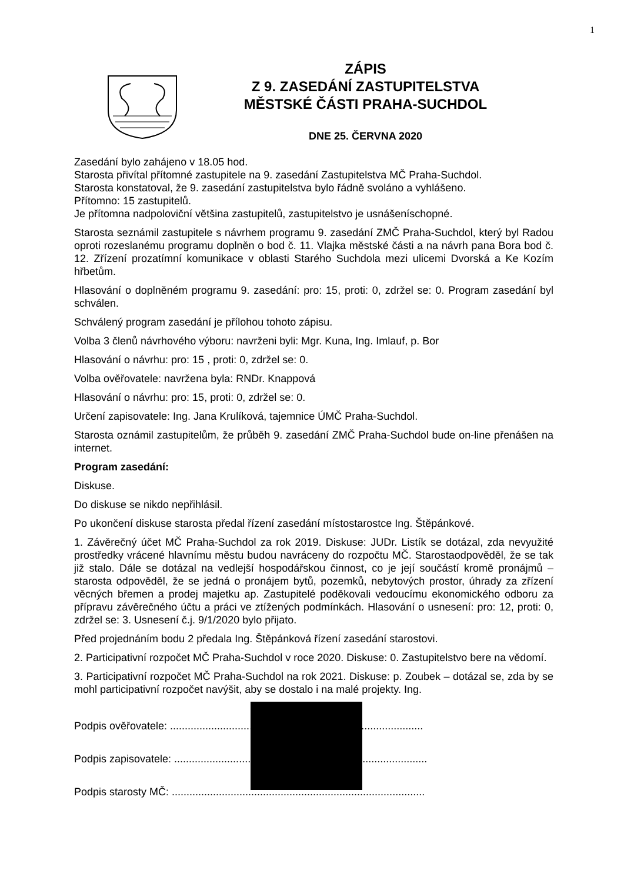1
ZÁPIS
Z 9. ZASEDÁNÍ ZASTUPITELSTVA
MĚSTSKÉ ČÁSTI PRAHA-SUCHDOL
DNE 25. ČERVNA 2020
Zasedání bylo zahájeno v 18.05 hod.
Starosta přivítal přítomné zastupitele na 9. zasedání Zastupitelstva MČ Praha-Suchdol.
Starosta konstatoval, že 9. zasedání zastupitelstva bylo řádně svoláno a vyhlášeno.
Přítomno: 15 zastupitelů.
Je přítomna nadpoloviční většina zastupitelů, zastupitelstvo je usnášeníschopné.
Starosta seznámil zastupitele s návrhem programu 9. zasedání ZMČ Praha-Suchdol, který byl Radou oproti rozeslanému programu doplněn o bod č. 11. Vlajka městské části a na návrh pana Bora bod č. 12. Zřízení prozatímní komunikace v oblasti Starého Suchdola mezi ulicemi Dvorská a Ke Kozím hřbetům.
Hlasování o doplněném programu 9. zasedání: pro: 15, proti: 0, zdržel se: 0. Program zasedání byl schválen.
Schválený program zasedání je přílohou tohoto zápisu.
Volba 3 členů návrhového výboru: navrženi byli: Mgr. Kuna, Ing. Imlauf, p. Bor
Hlasování o návrhu: pro: 15 , proti: 0, zdržel se: 0.
Volba ověřovatele: navržena byla: RNDr. Knappová
Hlasování o návrhu: pro: 15, proti: 0, zdržel se: 0.
Určení zapisovatele: Ing. Jana Krulíková, tajemnice ÚMČ Praha-Suchdol.
Starosta oznámil zastupitelům, že průběh 9. zasedání ZMČ Praha-Suchdol bude on-line přenášen na internet.
Program zasedání:
Diskuse.
Do diskuse se nikdo nepřihlásil.
Po ukončení diskuse starosta předal řízení zasedání místostarostce Ing. Štěpánkové.
1. Závěrečný účet MČ Praha-Suchdol za rok 2019. Diskuse: JUDr. Listík se dotázal, zda nevyužité prostředky vrácené hlavnímu městu budou navráceny do rozpočtu MČ. Starostaodpověděl, že se tak již stalo. Dále se dotázal na vedlejší hospodářskou činnost, co je její součástí kromě pronájmů – starosta odpověděl, že se jedná o pronájem bytů, pozemků, nebytových prostor, úhrady za zřízení věcných břemen a prodej majetku ap. Zastupitelé poděkovali vedoucímu ekonomického odboru za přípravu závěrečného účtu a práci ve ztížených podmínkách. Hlasování o usnesení: pro: 12, proti: 0, zdržel se: 3. Usnesení č.j. 9/1/2020 bylo přijato.
Před projednáním bodu 2 předala Ing. Štěpánková řízení zasedání starostovi.
2. Participativní rozpočet MČ Praha-Suchdol v roce 2020. Diskuse: 0. Zastupitelstvo bere na vědomí.
3. Participativní rozpočet MČ Praha-Suchdol na rok 2021. Diskuse: p. Zoubek – dotázal se, zda by se mohl participativní rozpočet navýšit, aby se dostalo i na malé projekty. Ing.
Podpis ověřovatele: ......................................................................................
Podpis zapisovatele: ......................................................................................
Podpis starosty MČ: ......................................................................................